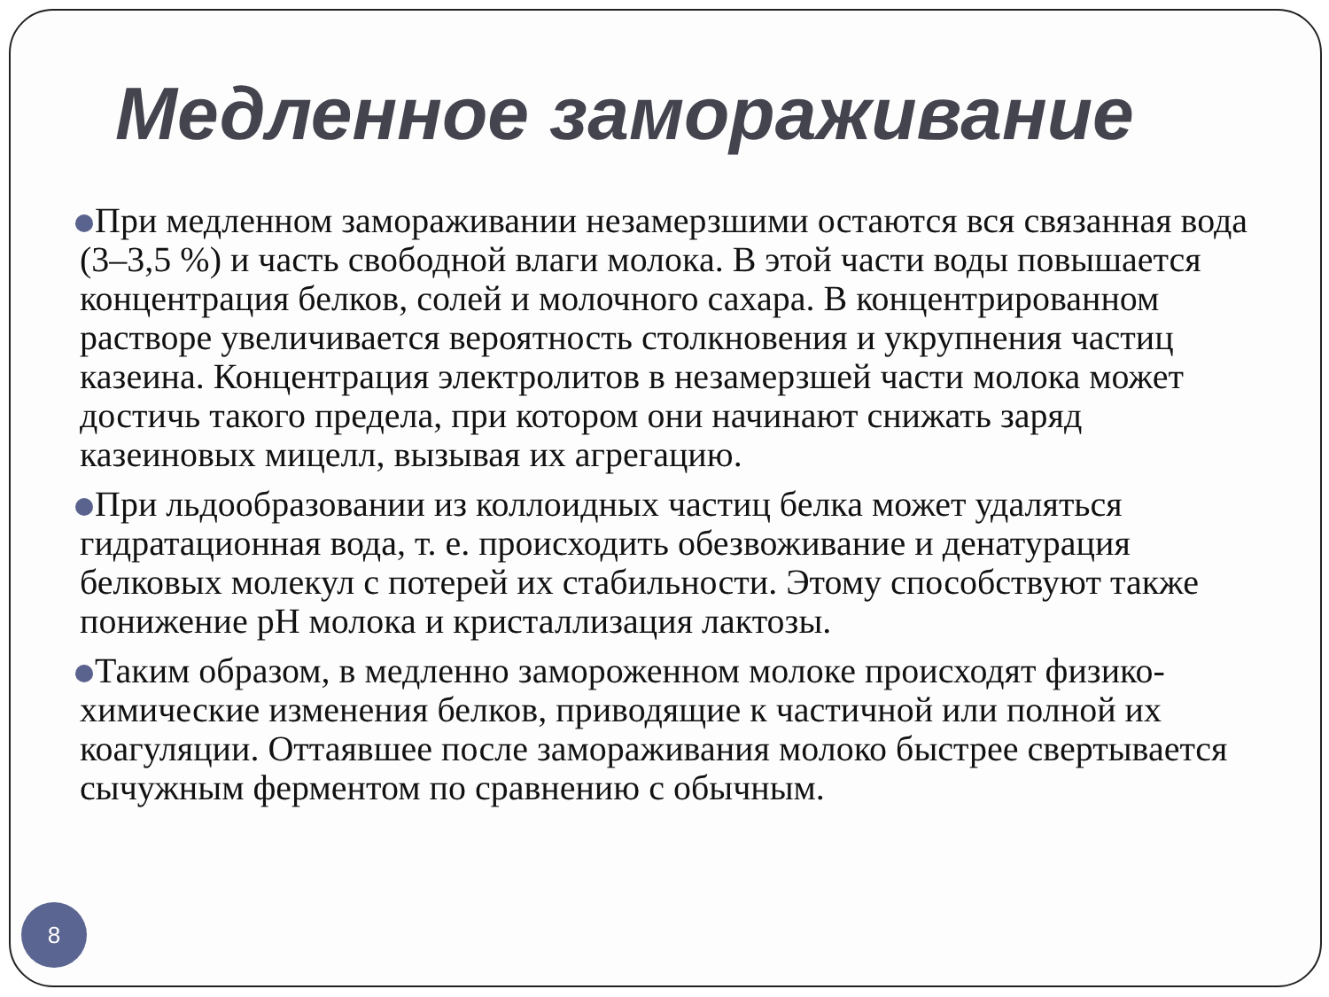Медленное замораживание
При медленном замораживании незамерзшими остаются вся связанная вода (3–3,5 %) и часть свободной влаги молока. В этой части воды повышается концентрация белков, солей и молочного сахара. В концентрированном растворе увеличивается вероятность столкновения и укрупнения частиц казеина. Концентрация электролитов в незамерзшей части молока может достичь такого предела, при котором они начинают снижать заряд казеиновых мицелл, вызывая их агрегацию.
При льдообразовании из коллоидных частиц белка может удаляться гидратационная вода, т. е. происходить обезвоживание и денатурация белковых молекул с потерей их стабильности. Этому способствуют также понижение pH молока и кристаллизация лактозы.
Таким образом, в медленно замороженном молоке происходят физико-химические изменения белков, приводящие к частичной или полной их коагуляции. Оттаявшее после замораживания молоко быстрее свертывается сычужным ферментом по сравнению с обычным.
8